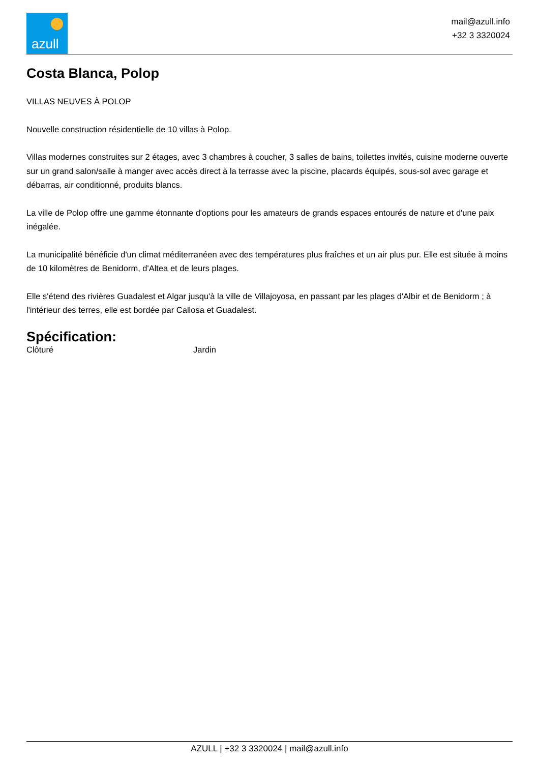azull
mail@azull.info
+32 3 3320024
Costa Blanca, Polop
VILLAS NEUVES À POLOP
Nouvelle construction résidentielle de 10 villas à Polop.
Villas modernes construites sur 2 étages, avec 3 chambres à coucher, 3 salles de bains, toilettes invités, cuisine moderne ouverte sur un grand salon/salle à manger avec accès direct à la terrasse avec la piscine, placards équipés, sous-sol avec garage et débarras, air conditionné, produits blancs.
La ville de Polop offre une gamme étonnante d'options pour les amateurs de grands espaces entourés de nature et d'une paix inégalée.
La municipalité bénéficie d'un climat méditerranéen avec des températures plus fraîches et un air plus pur. Elle est située à moins de 10 kilomètres de Benidorm, d'Altea et de leurs plages.
Elle s'étend des rivières Guadalest et Algar jusqu'à la ville de Villajoyosa, en passant par les plages d'Albir et de Benidorm ; à l'intérieur des terres, elle est bordée par Callosa et Guadalest.
Spécification:
Clôturé Jardin
AZULL | +32 3 3320024 | mail@azull.info